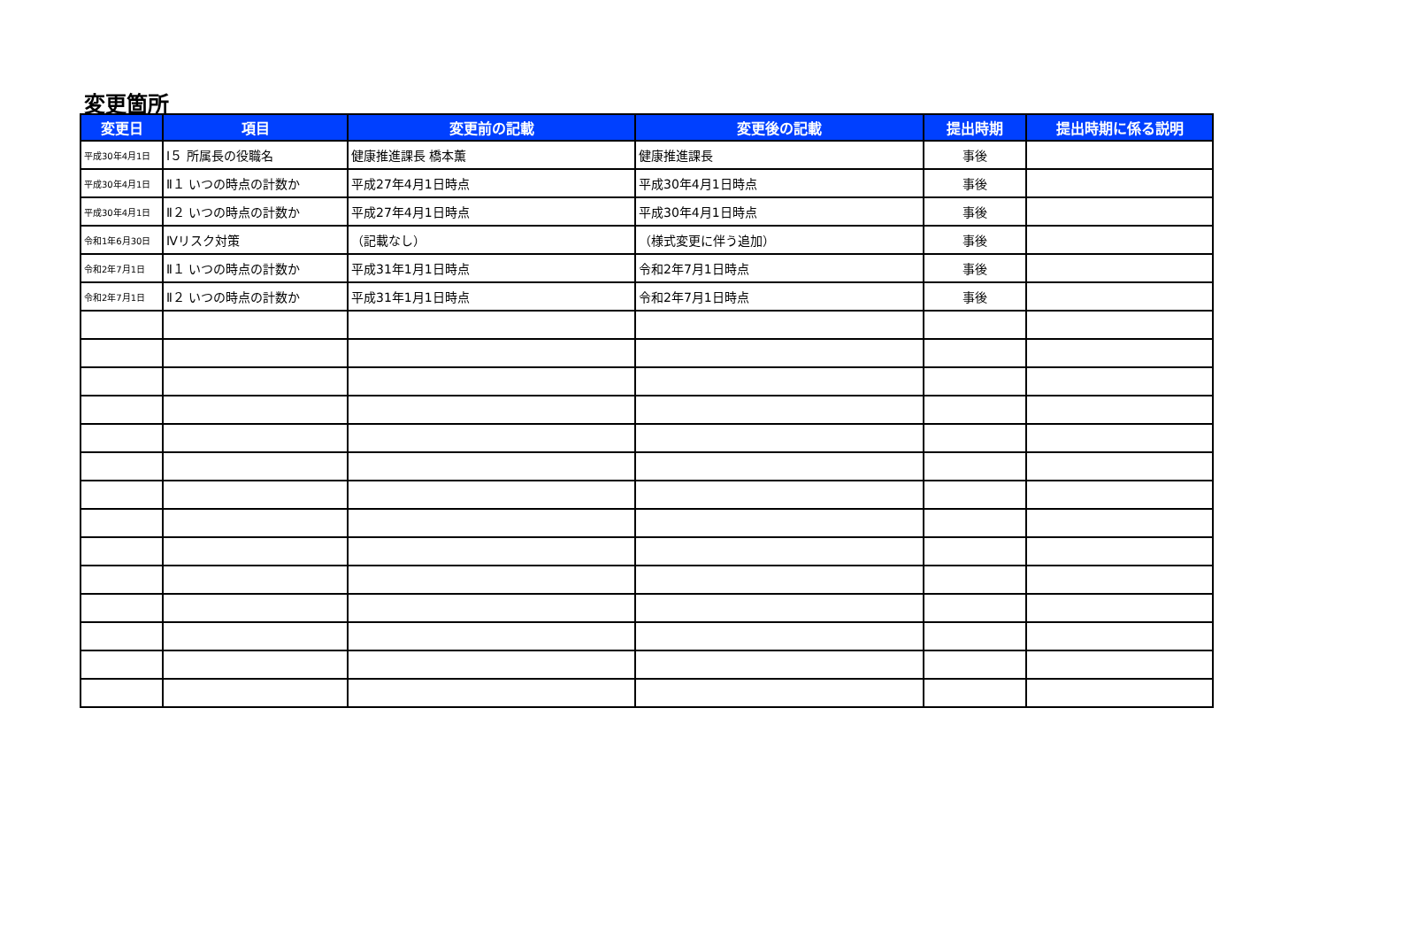変更箇所
| 変更日 | 項目 | 変更前の記載 | 変更後の記載 | 提出時期 | 提出時期に係る説明 |
| --- | --- | --- | --- | --- | --- |
| 平成30年4月1日 | Ⅰ５ 所属長の役職名 | 健康推進課長 橋本薫 | 健康推進課長 | 事後 | |
| 平成30年4月1日 | Ⅱ１ いつの時点の計数か | 平成27年4月1日時点 | 平成30年4月1日時点 | 事後 | |
| 平成30年4月1日 | Ⅱ２ いつの時点の計数か | 平成27年4月1日時点 | 平成30年4月1日時点 | 事後 | |
| 令和1年6月30日 | Ⅳリスク対策 | （記載なし） | （様式変更に伴う追加） | 事後 | |
| 令和2年7月1日 | Ⅱ１ いつの時点の計数か | 平成31年1月1日時点 | 令和2年7月1日時点 | 事後 | |
| 令和2年7月1日 | Ⅱ２ いつの時点の計数か | 平成31年1月1日時点 | 令和2年7月1日時点 | 事後 | |